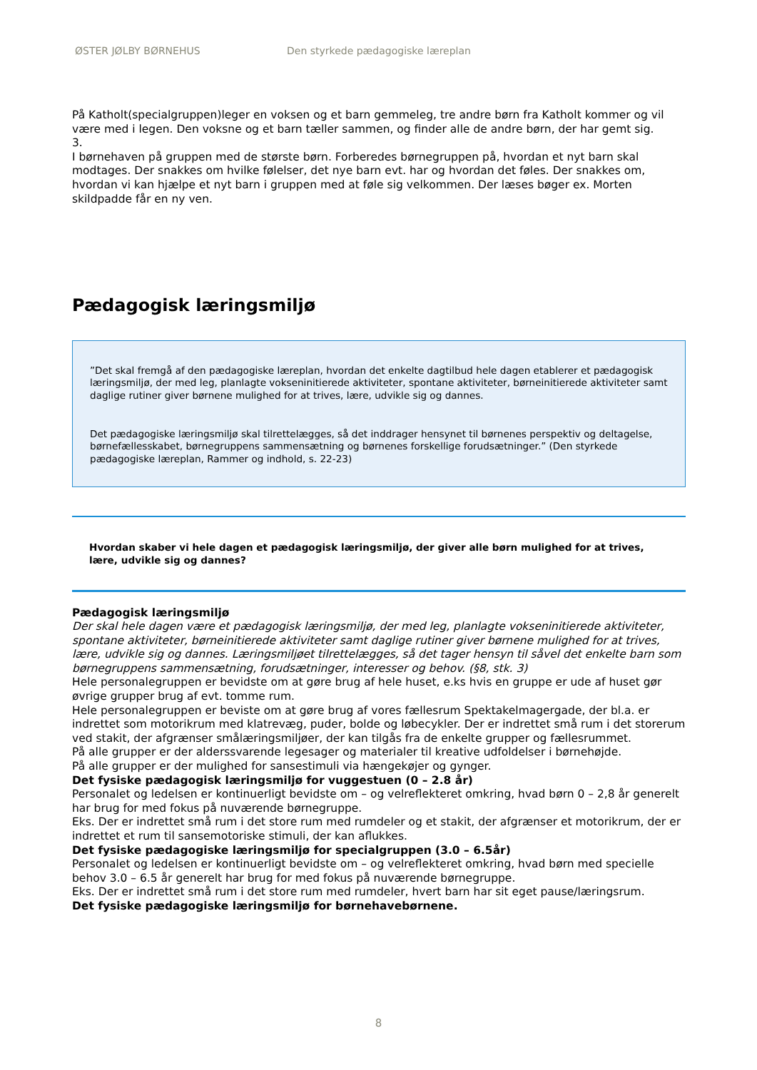ØSTER JØLBY BØRNEHUS Den styrkede pædagogiske læreplan
På Katholt(specialgruppen)leger en voksen og et barn gemmeleg, tre andre børn fra Katholt kommer og vil være med i legen. Den voksne og et barn tæller sammen, og finder alle de andre børn, der har gemt sig.
3.
I børnehaven på gruppen med de største børn. Forberedes børnegruppen på, hvordan et nyt barn skal modtages. Der snakkes om hvilke følelser, det nye barn evt. har og hvordan det føles. Der snakkes om, hvordan vi kan hjælpe et nyt barn i gruppen med at føle sig velkommen. Der læses bøger ex. Morten skildpadde får en ny ven.
Pædagogisk læringsmiljø
”Det skal fremgå af den pædagogiske læreplan, hvordan det enkelte dagtilbud hele dagen etablerer et pædagogisk læringsmiljø, der med leg, planlagte vokseninitierede aktiviteter, spontane aktiviteter, børneinitierede aktiviteter samt daglige rutiner giver børnene mulighed for at trives, lære, udvikle sig og dannes.
Det pædagogiske læringsmiljø skal tilrettelægges, så det inddrager hensynet til børnenes perspektiv og deltagelse, børnefællesskabet, børnegruppens sammensætning og børnenes forskellige forudsætninger.” (Den styrkede pædagogiske læreplan, Rammer og indhold, s. 22-23)
Hvordan skaber vi hele dagen et pædagogisk læringsmiljø, der giver alle børn mulighed for at trives, lære, udvikle sig og dannes?
Pædagogisk læringsmiljø
Der skal hele dagen være et pædagogisk læringsmiljø, der med leg, planlagte vokseninitierede aktiviteter, spontane aktiviteter, børneinitierede aktiviteter samt daglige rutiner giver børnene mulighed for at trives, lære, udvikle sig og dannes. Læringsmiljøet tilrettelægges, så det tager hensyn til såvel det enkelte barn som børnegruppens sammensætning, forudsætninger, interesser og behov. (§8, stk. 3)
Hele personalegruppen er bevidste om at gøre brug af hele huset, e.ks hvis en gruppe er ude af huset gør øvrige grupper brug af evt. tomme rum.
Hele personalegruppen er beviste om at gøre brug af vores fællesrum Spektakelmagergade, der bl.a. er indrettet som motorikrum med klatrevæg, puder, bolde og løbecykler. Der er indrettet små rum i det storerum ved stakit, der afgrænser smålæringsmiljøer, der kan tilgås fra de enkelte grupper og fællesrummet.
På alle grupper er der alderssvarende legesager og materialer til kreative udfoldelser i børnehøjde.
På alle grupper er der mulighed for sansestimuli via hængekøjer og gynger.
Det fysiske pædagogisk læringsmiljø for vuggestuen (0 – 2.8 år)
Personalet og ledelsen er kontinuerligt bevidste om – og velreflekteret omkring, hvad børn 0 – 2,8 år generelt har brug for med fokus på nuværende børnegruppe.
Eks. Der er indrettet små rum i det store rum med rumdeler og et stakit, der afgrænser et motorikrum, der er indrettet et rum til sansemotoriske stimuli, der kan aflukkes.
Det fysiske pædagogiske læringsmiljø for specialgruppen (3.0 – 6.5år)
Personalet og ledelsen er kontinuerligt bevidste om – og velreflekteret omkring, hvad børn med specielle behov 3.0 – 6.5 år generelt har brug for med fokus på nuværende børnegruppe.
Eks. Der er indrettet små rum i det store rum med rumdeler, hvert barn har sit eget pause/læringsrum.
Det fysiske pædagogiske læringsmiljø for børnehavebørnene.
8